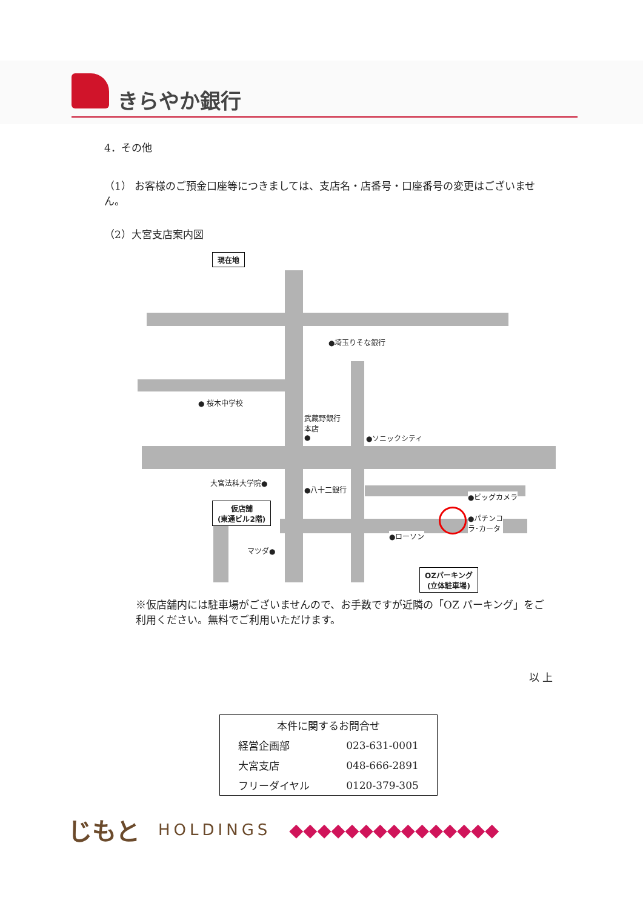きらやか銀行
4．その他
（1） お客様のご預金口座等につきましては、支店名・店番号・口座番号の変更はございません。
（2）大宮支店案内図
現在地
●埼玉りそな銀行
● 桜木中学校
武蔵野銀行
本店
●
●ソニックシティ
大宮法科大学院●
●八十二銀行
●ビッグカメラ
●パチンコ
ラ･カータ
●ローソン
仮店舗
(東通ビル2階)
マツダ●
OZパーキング
(立体駐車場)
※仮店舗内には駐車場がございませんので、お手数ですが近隣の「OZ パーキング」をご利用ください。無料でご利用いただけます。
以 上
| 本件に関するお問合せ | |
| 経営企画部 | 023-631-0001 |
| 大宮支店 | 048-666-2891 |
| フリーダイヤル | 0120-379-305 |
じもと HOLDINGS ◆◆◆◆◆◆◆◆◆◆◆◆◆◆◆